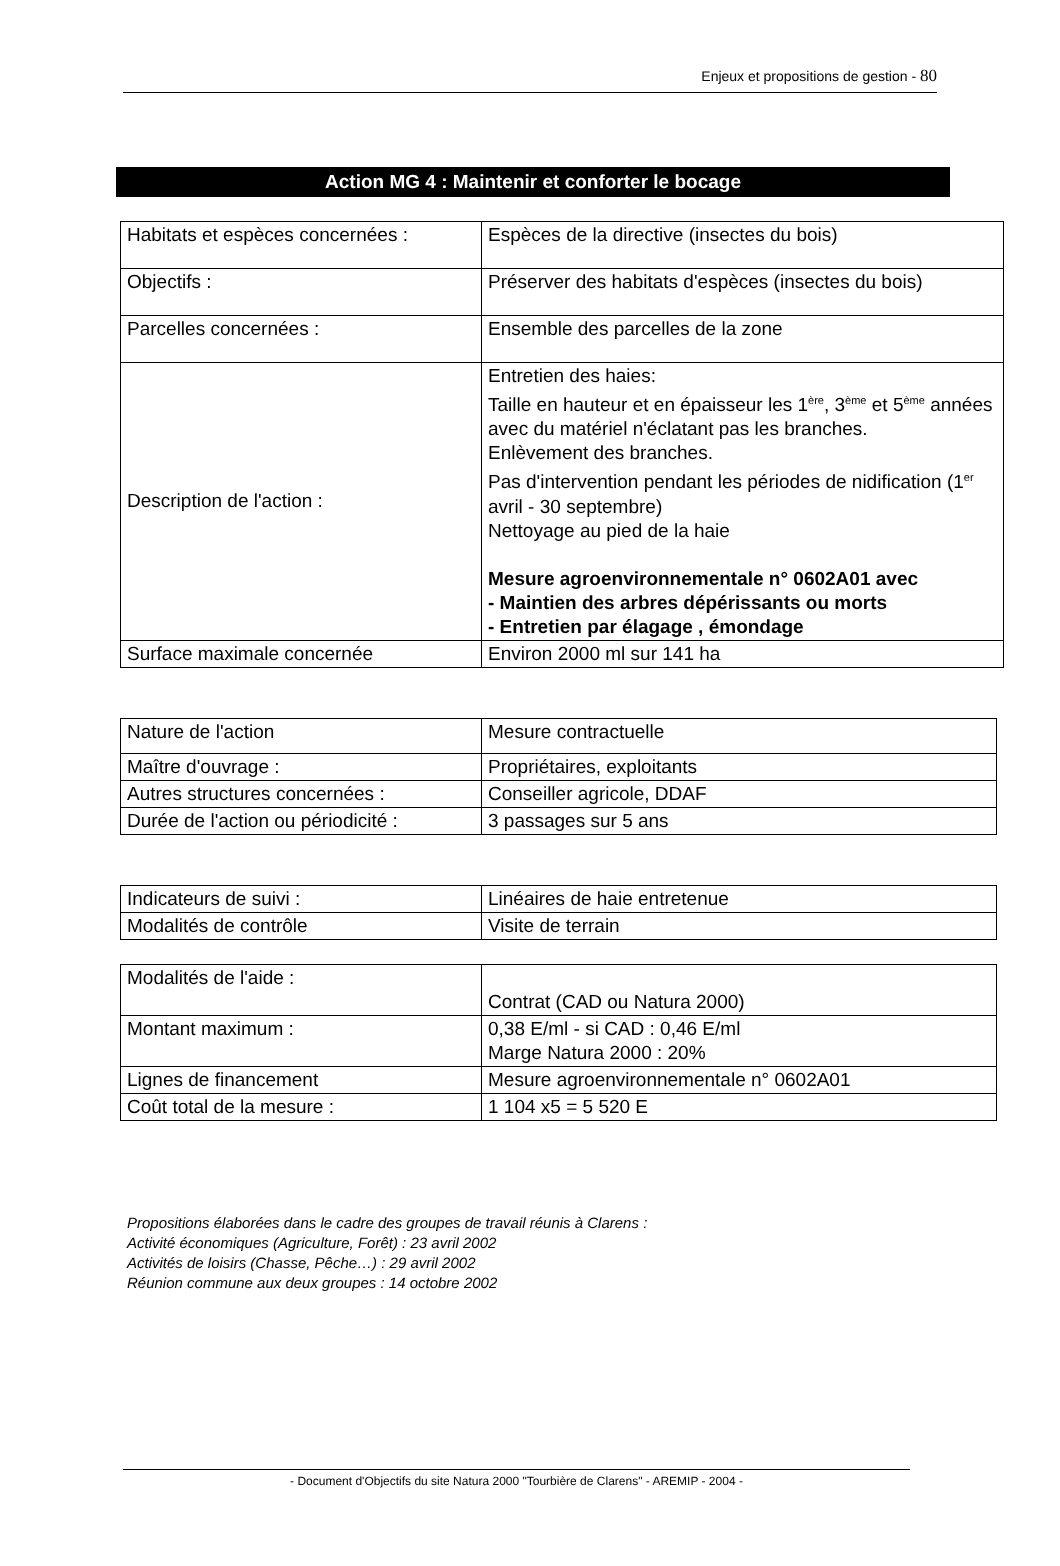Enjeux et propositions de gestion - 80
Action MG 4 : Maintenir et conforter le bocage
| Habitats et espèces concernées : | Espèces de la directive (insectes du bois) |
| Objectifs : | Préserver des habitats d'espèces (insectes du bois) |
| Parcelles concernées : | Ensemble des parcelles de la zone |
| Description de l'action : | Entretien des haies: Taille en hauteur et en épaisseur les 1<sup>ère</sup>, 3<sup>ème</sup> et 5<sup>ème</sup> années avec du matériel n'éclatant pas les branches. Enlèvement des branches. Pas d'intervention pendant les périodes de nidification (1<sup>er</sup> avril - 30 septembre) Nettoyage au pied de la haie Mesure agroenvironnementale n° 0602A01 avec - Maintien des arbres dépérissants ou morts - Entretien par élagage , émondage |
| Surface maximale concernée | Environ 2000 ml sur 141 ha |
| Nature de l'action | Mesure contractuelle |
| Maître d'ouvrage : | Propriétaires, exploitants |
| Autres structures concernées : | Conseiller agricole, DDAF |
| Durée de l'action ou périodicité : | 3 passages sur 5 ans |
| Indicateurs de suivi : | Linéaires de haie entretenue |
| Modalités de contrôle | Visite de terrain |
| Modalités de l'aide : | Contrat (CAD ou Natura 2000) |
| Montant maximum : | 0,38 E/ml - si CAD : 0,46 E/ml Marge Natura 2000 : 20% |
| Lignes de financement | Mesure agroenvironnementale n° 0602A01 |
| Coût total de la mesure : | 1 104 x5 = 5 520 E |
Propositions élaborées dans le cadre des groupes de travail réunis à Clarens :
Activité économiques (Agriculture, Forêt) : 23 avril 2002
Activités de loisirs (Chasse, Pêche…) : 29 avril 2002
Réunion commune aux deux groupes : 14 octobre 2002
- Document d'Objectifs du site Natura 2000 "Tourbière de Clarens" - AREMIP - 2004 -